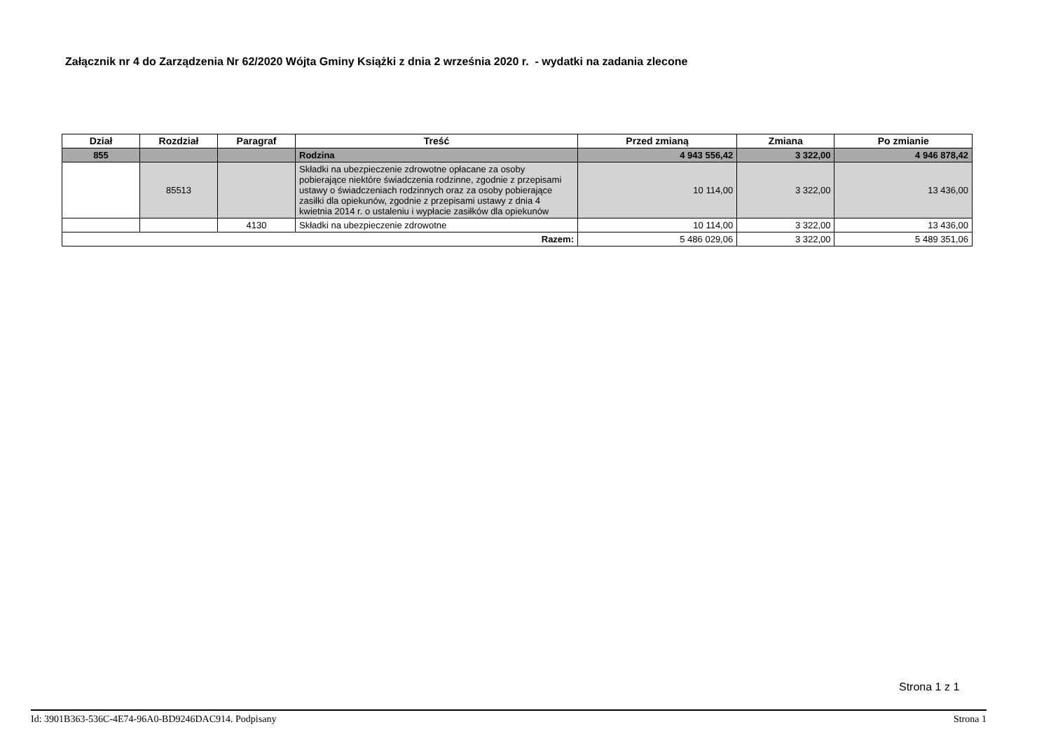Załącznik nr 4 do Zarządzenia Nr 62/2020 Wójta Gminy Książki z dnia 2 września 2020 r. - wydatki na zadania zlecone
| Dział | Rozdział | Paragraf | Treść | Przed zmianą | Zmiana | Po zmianie |
| --- | --- | --- | --- | --- | --- | --- |
| 855 | | | Rodzina | 4 943 556,42 | 3 322,00 | 4 946 878,42 |
| | 85513 | | Składki na ubezpieczenie zdrowotne opłacane za osoby pobierające niektóre świadczenia rodzinne, zgodnie z przepisami ustawy o świadczeniach rodzinnych oraz za osoby pobierające zasiłki dla opiekunów, zgodnie z przepisami ustawy z dnia 4 kwietnia 2014 r. o ustaleniu i wypłacie zasiłków dla opiekunów | 10 114,00 | 3 322,00 | 13 436,00 |
| | | 4130 | Składki na ubezpieczenie zdrowotne | 10 114,00 | 3 322,00 | 13 436,00 |
| Razem: | | | | 5 486 029,06 | 3 322,00 | 5 489 351,06 |
Strona 1 z 1
Id: 3901B363-536C-4E74-96A0-BD9246DAC914. Podpisany Strona 1